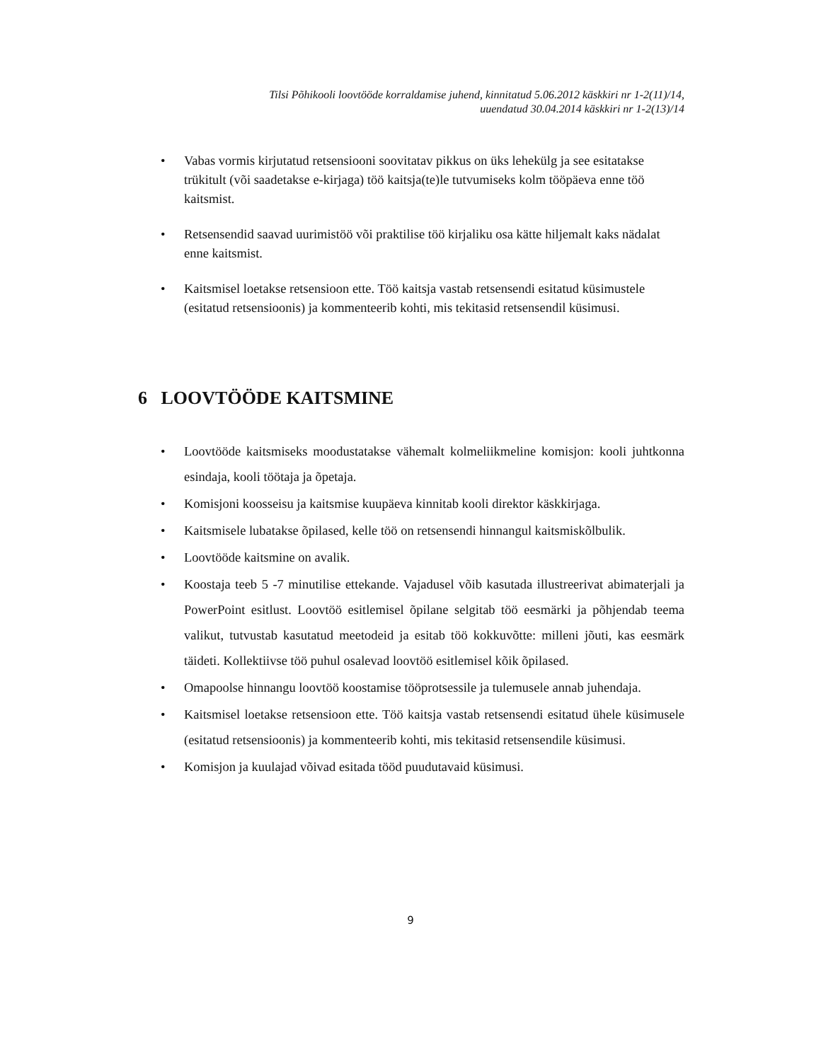Tilsi Põhikooli loovtööde korraldamise juhend, kinnitatud 5.06.2012 käskkiri nr 1-2(11)/14,
uuendatud 30.04.2014 käskkiri nr 1-2(13)/14
• Vabas vormis kirjutatud retsensiooni soovitatav pikkus on üks lehekülg ja see esitatakse trükitult (või saadetakse e-kirjaga) töö kaitsja(te)le tutvumiseks kolm tööpäeva enne töö kaitsmist.
• Retsensendid saavad uurimistöö või praktilise töö kirjaliku osa kätte hiljemalt kaks nädalat enne kaitsmist.
• Kaitsmisel loetakse retsensioon ette. Töö kaitsja vastab retsensendi esitatud küsimustele (esitatud retsensioonis) ja kommenteerib kohti, mis tekitasid retsensendil küsimusi.
6 LOOVTÖÖDE KAITSMINE
• Loovtööde kaitsmiseks moodustatakse vähemalt kolmeliikmeline komisjon: kooli juhtkonna esindaja, kooli töötaja ja õpetaja.
• Komisjoni koosseisu ja kaitsmise kuupäeva kinnitab kooli direktor käskkirjaga.
• Kaitsmisele lubatakse õpilased, kelle töö on retsensendi hinnangul kaitsmiskõlbulik.
• Loovtööde kaitsmine on avalik.
• Koostaja teeb 5 -7 minutilise ettekande. Vajadusel võib kasutada illustreerivat abimaterjali ja PowerPoint esitlust. Loovtöö esitlemisel õpilane selgitab töö eesmärki ja põhjendab teema valikut, tutvustab kasutatud meetodeid ja esitab töö kokkuvõtte: milleni jõuti, kas eesmärk täideti. Kollektiivse töö puhul osalevad loovtöö esitlemisel kõik õpilased.
• Omapoolse hinnangu loovtöö koostamise tööprotsessile ja tulemusele annab juhendaja.
• Kaitsmisel loetakse retsensioon ette. Töö kaitsja vastab retsensendi esitatud ühele küsimusele (esitatud retsensioonis) ja kommenteerib kohti, mis tekitasid retsensendile küsimusi.
• Komisjon ja kuulajad võivad esitada tööd puudutavaid küsimusi.
9